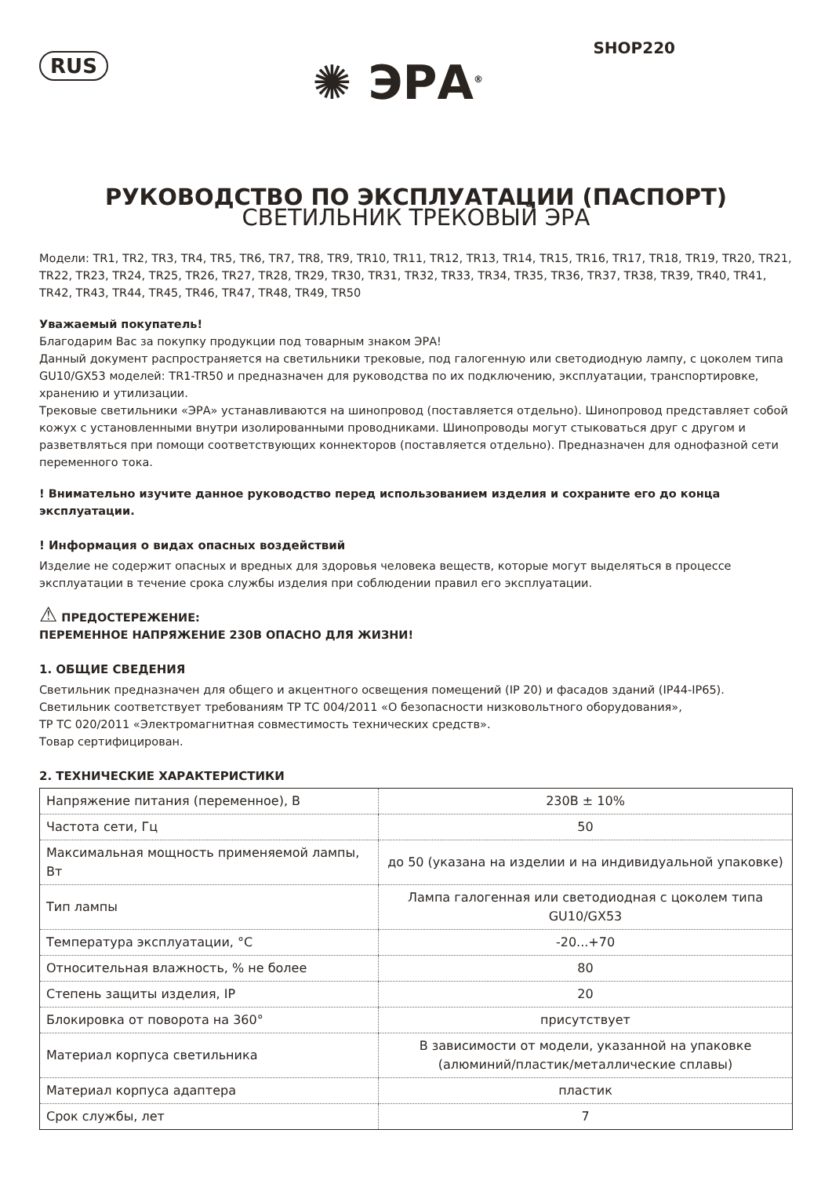RUS
✺ ЭРА<sup>®</sup>
SHOP220
РУКОВОДСТВО ПО ЭКСПЛУАТАЦИИ (ПАСПОРТ)
СВЕТИЛЬНИК ТРЕКОВЫЙ ЭРА
Модели: TR1, TR2, TR3, TR4, TR5, TR6, TR7, TR8, TR9, TR10, TR11, TR12, TR13, TR14, TR15, TR16, TR17, TR18, TR19, TR20, TR21, TR22, TR23, TR24, TR25, TR26, TR27, TR28, TR29, TR30, TR31, TR32, TR33, TR34, TR35, TR36, TR37, TR38, TR39, TR40, TR41, TR42, TR43, TR44, TR45, TR46, TR47, TR48, TR49, TR50
Уважаемый покупатель!
Благодарим Вас за покупку продукции под товарным знаком ЭРА!
Данный документ распространяется на светильники трековые, под галогенную или светодиодную лампу, с цоколем типа GU10/GX53 моделей: TR1-TR50 и предназначен для руководства по их подключению, эксплуатации, транспортировке, хранению и утилизации.
Трековые светильники «ЭРА» устанавливаются на шинопровод (поставляется отдельно). Шинопровод представляет собой кожух с установленными внутри изолированными проводниками. Шинопроводы могут стыковаться друг с другом и разветвляться при помощи соответствующих коннекторов (поставляется отдельно). Предназначен для однофазной сети переменного тока.
! Внимательно изучите данное руководство перед использованием изделия и сохраните его до конца эксплуатации.
! Информация о видах опасных воздействий
Изделие не содержит опасных и вредных для здоровья человека веществ, которые могут выделяться в процессе эксплуатации в течение срока службы изделия при соблюдении правил его эксплуатации.
⚠ ПРЕДОСТЕРЕЖЕНИЕ:
ПЕРЕМЕННОЕ НАПРЯЖЕНИЕ 230В ОПАСНО ДЛЯ ЖИЗНИ!
1. ОБЩИЕ СВЕДЕНИЯ
Светильник предназначен для общего и акцентного освещения помещений (IP 20) и фасадов зданий (IP44-IP65).
Светильник соответствует требованиям ТР ТС 004/2011 «О безопасности низковольтного оборудования»,
ТР ТС 020/2011 «Электромагнитная совместимость технических средств».
Товар сертифицирован.
2. ТЕХНИЧЕСКИЕ ХАРАКТЕРИСТИКИ
| Напряжение питания (переменное), В | 230В ± 10% |
| Частота сети, Гц | 50 |
| Максимальная мощность применяемой лампы, Вт | до 50 (указана на изделии и на индивидуальной упаковке) |
| Тип лампы | Лампа галогенная или светодиодная с цоколем типа GU10/GX53 |
| Температура эксплуатации, °С | -20...+70 |
| Относительная влажность, % не более | 80 |
| Степень защиты изделия, IP | 20 |
| Блокировка от поворота на 360° | присутствует |
| Материал корпуса светильника | В зависимости от модели, указанной на упаковке (алюминий/пластик/металлические сплавы) |
| Материал корпуса адаптера | пластик |
| Срок службы, лет | 7 |